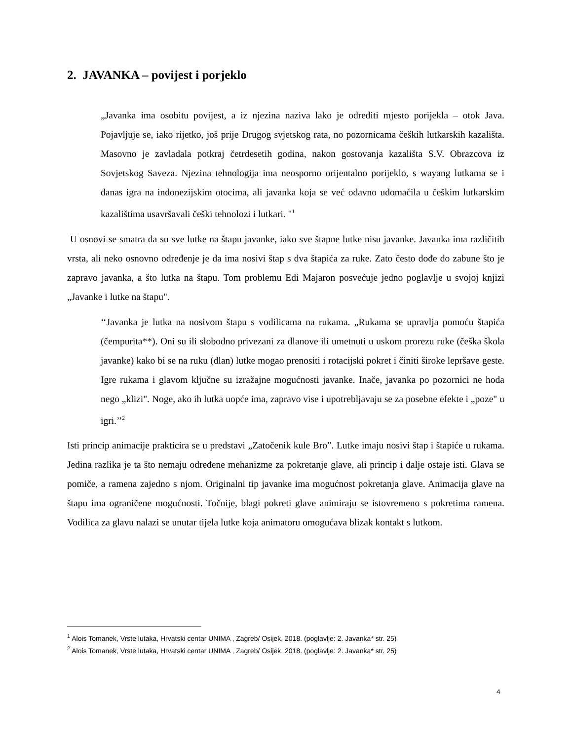2. JAVANKA – povijest i porjeklo
„Javanka ima osobitu povijest, a iz njezina naziva lako je odrediti mjesto porijekla – otok Java. Pojavljuje se, iako rijetko, još prije Drugog svjetskog rata, no pozornicama čeških lutkarskih kazališta. Masovno je zavladala potkraj četrdesetih godina, nakon gostovanja kazališta S.V. Obrazcova iz Sovjetskog Saveza. Njezina tehnologija ima neosporno orijentalno porijeklo, s wayang lutkama se i danas igra na indonezijskim otocima, ali javanka koja se već odavno udomaćila u češkim lutkarskim kazalištima usavršavali češki tehnolozi i lutkari. "<sup>1</sup>
U osnovi se smatra da su sve lutke na štapu javanke, iako sve štapne lutke nisu javanke. Javanka ima različitih vrsta, ali neko osnovno određenje je da ima nosivi štap s dva štapića za ruke. Zato često dođe do zabune što je zapravo javanka, a što lutka na štapu. Tom problemu Edi Majaron posvećuje jedno poglavlje u svojoj knjizi „Javanke i lutke na štapu".
‘‘Javanka je lutka na nosivom štapu s vodilicama na rukama. „Rukama se upravlja pomoću štapića (čempurita**). Oni su ili slobodno privezani za dlanove ili umetnuti u uskom prorezu ruke (češka škola javanke) kako bi se na ruku (dlan) lutke mogao prenositi i rotacijski pokret i činiti široke lepršave geste. Igre rukama i glavom ključne su izražajne mogućnosti javanke. Inače, javanka po pozornici ne hoda nego „klizi". Noge, ako ih lutka uopće ima, zapravo vise i upotrebljavaju se za posebne efekte i „poze" u igri.’’<sup>2</sup>
Isti princip animacije prakticira se u predstavi „Zatočenik kule Bro”. Lutke imaju nosivi štap i štapiće u rukama. Jedina razlika je ta što nemaju određene mehanizme za pokretanje glave, ali princip i dalje ostaje isti. Glava se pomiče, a ramena zajedno s njom. Originalni tip javanke ima mogućnost pokretanja glave. Animacija glave na štapu ima ograničene mogućnosti. Točnije, blagi pokreti glave animiraju se istovremeno s pokretima ramena. Vodilica za glavu nalazi se unutar tijela lutke koja animatoru omogućava blizak kontakt s lutkom.
<sup>1</sup> Alois Tomanek, Vrste lutaka, Hrvatski centar UNIMA , Zagreb/ Osijek, 2018. (poglavlje: 2. Javanka* str. 25)
<sup>2</sup> Alois Tomanek, Vrste lutaka, Hrvatski centar UNIMA , Zagreb/ Osijek, 2018. (poglavlje: 2. Javanka* str. 25)
4